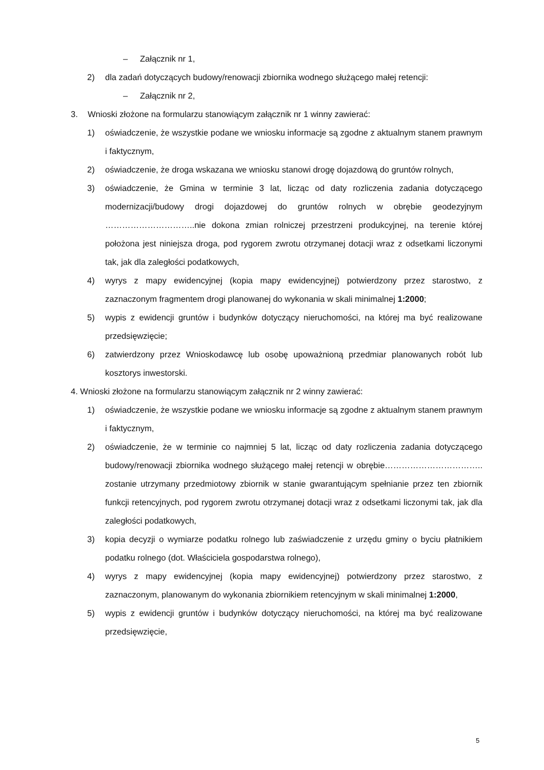– Załącznik nr 1,
2) dla zadań dotyczących budowy/renowacji zbiornika wodnego służącego małej retencji:
– Załącznik nr 2,
3. Wnioski złożone na formularzu stanowiącym załącznik nr 1 winny zawierać:
1) oświadczenie, że wszystkie podane we wniosku informacje są zgodne z aktualnym stanem prawnym i faktycznym,
2) oświadczenie, że droga wskazana we wniosku stanowi drogę dojazdową do gruntów rolnych,
3) oświadczenie, że Gmina w terminie 3 lat, licząc od daty rozliczenia zadania dotyczącego modernizacji/budowy drogi dojazdowej do gruntów rolnych w obrębie geodezyjnym …………………………..nie dokona zmian rolniczej przestrzeni produkcyjnej, na terenie której położona jest niniejsza droga, pod rygorem zwrotu otrzymanej dotacji wraz z odsetkami liczonymi tak, jak dla zaległości podatkowych,
4) wyrys z mapy ewidencyjnej (kopia mapy ewidencyjnej) potwierdzony przez starostwo, z zaznaczonym fragmentem drogi planowanej do wykonania w skali minimalnej 1:2000;
5) wypis z ewidencji gruntów i budynków dotyczący nieruchomości, na której ma być realizowane przedsięwzięcie;
6) zatwierdzony przez Wnioskodawcę lub osobę upoważnioną przedmiar planowanych robót lub kosztorys inwestorski.
4. Wnioski złożone na formularzu stanowiącym załącznik nr 2 winny zawierać:
1) oświadczenie, że wszystkie podane we wniosku informacje są zgodne z aktualnym stanem prawnym i faktycznym,
2) oświadczenie, że w terminie co najmniej 5 lat, licząc od daty rozliczenia zadania dotyczącego budowy/renowacji zbiornika wodnego służącego małej retencji w obrębie…………………………….. zostanie utrzymany przedmiotowy zbiornik w stanie gwarantującym spełnianie przez ten zbiornik funkcji retencyjnych, pod rygorem zwrotu otrzymanej dotacji wraz z odsetkami liczonymi tak, jak dla zaległości podatkowych,
3) kopia decyzji o wymiarze podatku rolnego lub zaświadczenie z urzędu gminy o byciu płatnikiem podatku rolnego (dot. Właściciela gospodarstwa rolnego),
4) wyrys z mapy ewidencyjnej (kopia mapy ewidencyjnej) potwierdzony przez starostwo, z zaznaczonym, planowanym do wykonania zbiornikiem retencyjnym w skali minimalnej 1:2000,
5) wypis z ewidencji gruntów i budynków dotyczący nieruchomości, na której ma być realizowane przedsięwzięcie,
5